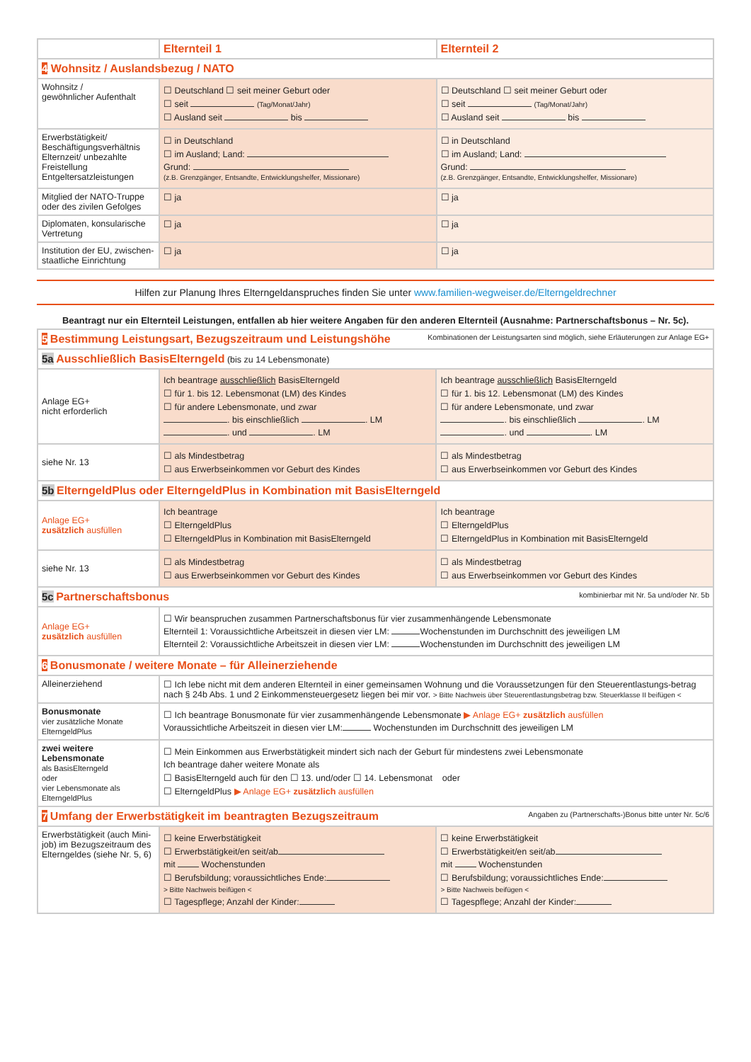| | Elternteil 1 | Elternteil 2 |
| 4 Wohnsitz / Auslandsbezug / NATO | | |
| Wohnsitz / gewöhnlicher Aufenthalt | ☐ Deutschland ☐ seit meiner Geburt oder ☐ seit (Tag/Monat/Jahr) ☐ Ausland seit bis | ☐ Deutschland ☐ seit meiner Geburt oder ☐ seit (Tag/Monat/Jahr) ☐ Ausland seit bis |
| Erwerbstätigkeit/ Beschäftigungsverhältnis Elternzeit/ unbezahlte Freistellung Entgeltersatzleistungen | ☐ in Deutschland ☐ im Ausland; Land: Grund: (z.B. Grenzgänger, Entsandte, Entwicklungshelfer, Missionare) | ☐ in Deutschland ☐ im Ausland; Land: Grund: (z.B. Grenzgänger, Entsandte, Entwicklungshelfer, Missionare) |
| Mitglied der NATO-Truppe oder des zivilen Gefolges | ☐ ja | ☐ ja |
| Diplomaten, konsularische Vertretung | ☐ ja | ☐ ja |
| Institution der EU, zwischen-staatliche Einrichtung | ☐ ja | ☐ ja |
Hilfen zur Planung Ihres Elterngeldanspruches finden Sie unter www.familien-wegweiser.de/Elterngeldrechner
Beantragt nur ein Elternteil Leistungen, entfallen ab hier weitere Angaben für den anderen Elternteil (Ausnahme: Partnerschaftsbonus – Nr. 5c).
| 5 Bestimmung Leistungsart, Bezugszeitraum und Leistungshöhe Kombinationen der Leistungsarten sind möglich, siehe Erläuterungen zur Anlage EG+ | | |
| 5a Ausschließlich BasisElterngeld (bis zu 14 Lebensmonate) | | |
| Anlage EG+ nicht erforderlich | Ich beantrage ausschließlich BasisElterngeld ☐ für 1. bis 12. Lebensmonat (LM) des Kindes ☐ für andere Lebensmonate, und zwar . bis einschließlich . LM . und . LM | Ich beantrage ausschließlich BasisElterngeld ☐ für 1. bis 12. Lebensmonat (LM) des Kindes ☐ für andere Lebensmonate, und zwar . bis einschließlich . LM . und . LM |
| siehe Nr. 13 | ☐ als Mindestbetrag ☐ aus Erwerbseinkommen vor Geburt des Kindes | ☐ als Mindestbetrag ☐ aus Erwerbseinkommen vor Geburt des Kindes |
| 5b ElterngeldPlus oder ElterngeldPlus in Kombination mit BasisElterngeld | | |
| Anlage EG+ zusätzlich ausfüllen | Ich beantrage ☐ ElterngeldPlus ☐ ElterngeldPlus in Kombination mit BasisElterngeld | Ich beantrage ☐ ElterngeldPlus ☐ ElterngeldPlus in Kombination mit BasisElterngeld |
| siehe Nr. 13 | ☐ als Mindestbetrag ☐ aus Erwerbseinkommen vor Geburt des Kindes | ☐ als Mindestbetrag ☐ aus Erwerbseinkommen vor Geburt des Kindes |
| 5c Partnerschaftsbonus kombinierbar mit Nr. 5a und/oder Nr. 5b | | |
| Anlage EG+ zusätzlich ausfüllen | ☐ Wir beanspruchen zusammen Partnerschaftsbonus für vier zusammenhängende Lebensmonate Elternteil 1: Voraussichtliche Arbeitszeit in diesen vier LM: Wochenstunden im Durchschnitt des jeweiligen LM Elternteil 2: Voraussichtliche Arbeitszeit in diesen vier LM: Wochenstunden im Durchschnitt des jeweiligen LM | |
| 6 Bonusmonate / weitere Monate – für Alleinerziehende | | |
| Alleinerziehend | ☐ Ich lebe nicht mit dem anderen Elternteil in einer gemeinsamen Wohnung und die Voraussetzungen für den Steuerentlastungs-betrag nach § 24b Abs. 1 und 2 Einkommensteuergesetz liegen bei mir vor. > Bitte Nachweis über Steuerentlastungsbetrag bzw. Steuerklasse II beifügen < | |
| Bonusmonate vier zusätzliche Monate ElterngeldPlus | ☐ Ich beantrage Bonusmonate für vier zusammenhängende Lebensmonate ▶ Anlage EG+ zusätzlich ausfüllen Voraussichtliche Arbeitszeit in diesen vier LM: Wochenstunden im Durchschnitt des jeweiligen LM | |
| zwei weitere Lebensmonate als BasisElterngeld oder vier Lebensmonate als ElterngeldPlus | ☐ Mein Einkommen aus Erwerbstätigkeit mindert sich nach der Geburt für mindestens zwei Lebensmonate Ich beantrage daher weitere Monate als ☐ BasisElterngeld auch für den ☐ 13. und/oder ☐ 14. Lebensmonat oder ☐ ElterngeldPlus ▶ Anlage EG+ zusätzlich ausfüllen | |
| 7 Umfang der Erwerbstätigkeit im beantragten Bezugszeitraum Angaben zu (Partnerschafts-)Bonus bitte unter Nr. 5c/6 | | |
| Erwerbstätigkeit (auch Mini-job) im Bezugszeitraum des Elterngeldes (siehe Nr. 5, 6) | ☐ keine Erwerbstätigkeit ☐ Erwerbstätigkeit/en seit/ab mit Wochenstunden ☐ Berufsbildung; voraussichtliches Ende: > Bitte Nachweis beifügen < ☐ Tagespflege; Anzahl der Kinder: | ☐ keine Erwerbstätigkeit ☐ Erwerbstätigkeit/en seit/ab mit Wochenstunden ☐ Berufsbildung; voraussichtliches Ende: > Bitte Nachweis beifügen < ☐ Tagespflege; Anzahl der Kinder: |